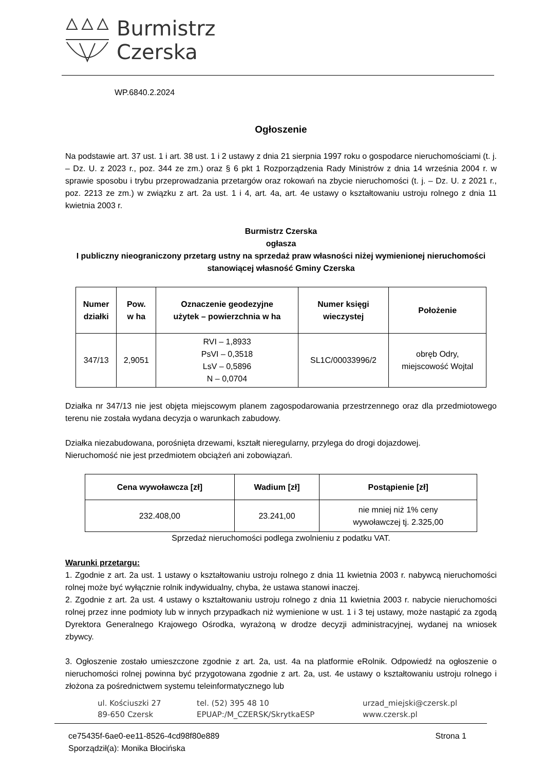Burmistrz
Czerska
WP.6840.2.2024
Ogłoszenie
Na podstawie art. 37 ust. 1 i art. 38 ust. 1 i 2 ustawy z dnia 21 sierpnia 1997 roku o gospodarce nieruchomościami (t. j. – Dz. U. z 2023 r., poz. 344 ze zm.) oraz § 6 pkt 1 Rozporządzenia Rady Ministrów z dnia 14 września 2004 r. w sprawie sposobu i trybu przeprowadzania przetargów oraz rokowań na zbycie nieruchomości (t. j. – Dz. U. z 2021 r., poz. 2213 ze zm.) w związku z art. 2a ust. 1 i 4, art. 4a, art. 4e ustawy o kształtowaniu ustroju rolnego z dnia 11 kwietnia 2003 r.
Burmistrz Czerska
ogłasza
I publiczny nieograniczony przetarg ustny na sprzedaż praw własności niżej wymienionej nieruchomości stanowiącej własność Gminy Czerska
| Numer działki | Pow. w ha | Oznaczenie geodezyjne użytek – powierzchnia w ha | Numer księgi wieczystej | Położenie |
| --- | --- | --- | --- | --- |
| 347/13 | 2,9051 | RVI – 1,8933 PsVI – 0,3518 LsV – 0,5896 N – 0,0704 | SL1C/00033996/2 | obręb Odry, miejscowość Wojtal |
Działka nr 347/13 nie jest objęta miejscowym planem zagospodarowania przestrzennego oraz dla przedmiotowego terenu nie została wydana decyzja o warunkach zabudowy.
Działka niezabudowana, porośnięta drzewami, kształt nieregularny, przylega do drogi dojazdowej.
Nieruchomość nie jest przedmiotem obciążeń ani zobowiązań.
| Cena wywoławcza [zł] | Wadium [zł] | Postąpienie [zł] |
| --- | --- | --- |
| 232.408,00 | 23.241,00 | nie mniej niż 1% ceny wywoławczej tj. 2.325,00 |
Sprzedaż nieruchomości podlega zwolnieniu z podatku VAT.
Warunki przetargu:
1. Zgodnie z art. 2a ust. 1 ustawy o kształtowaniu ustroju rolnego z dnia 11 kwietnia 2003 r. nabywcą nieruchomości rolnej może być wyłącznie rolnik indywidualny, chyba, że ustawa stanowi inaczej.
2. Zgodnie z art. 2a ust. 4 ustawy o kształtowaniu ustroju rolnego z dnia 11 kwietnia 2003 r. nabycie nieruchomości rolnej przez inne podmioty lub w innych przypadkach niż wymienione w ust. 1 i 3 tej ustawy, może nastąpić za zgodą Dyrektora Generalnego Krajowego Ośrodka, wyrażoną w drodze decyzji administracyjnej, wydanej na wniosek zbywcy.
3. Ogłoszenie zostało umieszczone zgodnie z art. 2a, ust. 4a na platformie eRolnik. Odpowiedź na ogłoszenie o nieruchomości rolnej powinna być przygotowana zgodnie z art. 2a, ust. 4e ustawy o kształtowaniu ustroju rolnego i złożona za pośrednictwem systemu teleinformatycznego lub
ul. Kościuszki 27
89-650 Czersk
tel. (52) 395 48 10
EPUAP:/M_CZERSK/SkrytkaESP
urzad_miejski@czersk.pl
www.czersk.pl
ce75435f-6ae0-ee11-8526-4cd98f80e889 Strona 1
Sporządził(a): Monika Błocińska